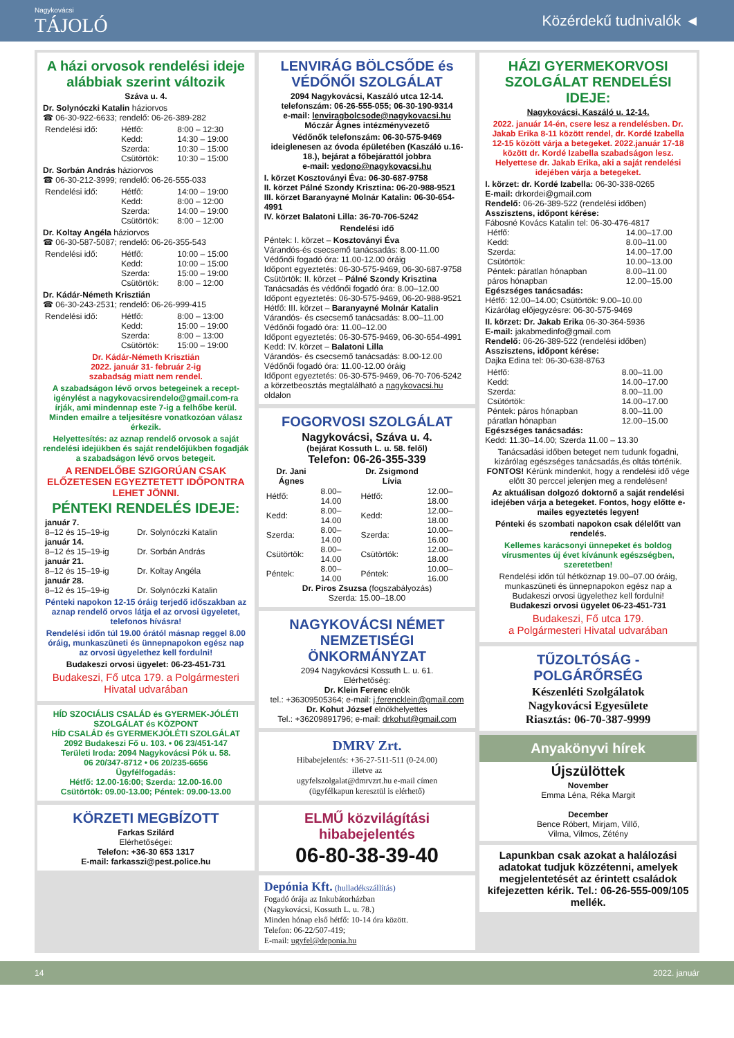Nagykovácsi
TÁJOLÓ
Közérdekű tudnivalók ◄
A házi orvosok rendelési ideje alábbiak szerint változik
Száva u. 4.
Dr. Solynóczki Katalin háziorvos
☎ 06-30-922-6633; rendelő: 06-26-389-282
| Rendelési idő: | Hétfő: | 8:00 – 12:30 |
| | Kedd: | 14:30 – 19:00 |
| | Szerda: | 10:30 – 15:00 |
| | Csütörtök: | 10:30 – 15:00 |
Dr. Sorbán András háziorvos
☎ 06-30-212-3999; rendelő: 06-26-555-033
| Rendelési idő: | Hétfő: | 14:00 – 19:00 |
| | Kedd: | 8:00 – 12:00 |
| | Szerda: | 14:00 – 19:00 |
| | Csütörtök: | 8:00 – 12:00 |
Dr. Koltay Angéla háziorvos
☎ 06-30-587-5087; rendelő: 06-26-355-543
| Rendelési idő: | Hétfő: | 10:00 – 15:00 |
| | Kedd: | 10:00 – 15:00 |
| | Szerda: | 15:00 – 19:00 |
| | Csütörtök: | 8:00 – 12:00 |
Dr. Kádár-Németh Krisztián
☎ 06-30-243-2531; rendelő: 06-26-999-415
| Rendelési idő: | Hétfő: | 8:00 – 13:00 |
| | Kedd: | 15:00 – 19:00 |
| | Szerda: | 8:00 – 13:00 |
| | Csütörtök: | 15:00 – 19:00 |
Dr. Kádár-Németh Krisztián
2022. január 31- február 2-ig
szabadság miatt nem rendel.
A szabadságon lévő orvos betegeinek a recept-igénylést a nagykovacsirendelo@gmail.com-ra írják, ami mindennap este 7-ig a felhőbe kerül. Minden emailre a teljesítésre vonatkozóan válasz érkezik.
Helyettesítés: az aznap rendelő orvosok a saját rendelési idejükben és saját rendelőjükben fogadják a szabadságon lévő orvos betegeit.
A RENDELŐBE SZIGORÚAN CSAK ELŐZETESEN EGYEZTETETT IDŐPONTRA LEHET JÖNNI.
PÉNTEKI RENDELÉS IDEJE:
| január 7. | |
| 8–12 és 15–19-ig | Dr. Solynóczki Katalin |
| január 14. | |
| 8–12 és 15–19-ig | Dr. Sorbán András |
| január 21. | |
| 8–12 és 15–19-ig | Dr. Koltay Angéla |
| január 28. | |
| 8–12 és 15–19-ig | Dr. Solynóczki Katalin |
Pénteki napokon 12-15 óráig terjedő időszakban az aznap rendelő orvos látja el az orvosi ügyeletet, telefonos hívásra!
Rendelési időn túl 19.00 órától másnap reggel 8.00 óráig, munkaszüneti és ünnepnapokon egész nap az orvosi ügyelethez kell fordulni!
Budakeszi orvosi ügyelet: 06-23-451-731
Budakeszi, Fő utca 179. a Polgármesteri Hivatal udvarában
HÍD SZOCIÁLIS CSALÁD és GYERMEK-JÓLÉTI SZOLGÁLAT és KÖZPONT
HÍD CSALÁD és GYERMEKJÓLÉTI SZOLGÁLAT
2092 Budakeszi Fő u. 103. • 06 23/451-147
Területi Iroda: 2094 Nagykovácsi Pók u. 58.
06 20/347-8712 • 06 20/235-6656
Ügyfélfogadás:
Hétfő: 12.00-16:00; Szerda: 12.00-16.00
Csütörtök: 09.00-13.00; Péntek: 09.00-13.00
KÖRZETI MEGBÍZOTT
Farkas Szilárd
Elérhetőségei:
Telefon: +36-30 653 1317
E-mail: farkasszi@pest.police.hu
LENVIRÁG BÖLCSŐDE és VÉDŐNŐI SZOLGÁLAT
2094 Nagykovácsi, Kaszáló utca 12-14.
telefonszám: 06-26-555-055; 06-30-190-9314
e-mail: lenviragbolcsode@nagykovacsi.hu
Móczár Ágnes intézményvezető
Védőnők telefonszám: 06-30-575-9469
ideiglenesen az óvoda épületében (Kaszáló u.16-18.), bejárat a főbejárattól jobbra
e-mail: vedono@nagykovacsi.hu
I. körzet Kosztoványi Éva: 06-30-687-9758
II. körzet Pálné Szondy Krisztina: 06-20-988-9521
III. körzet Baranyayné Molnár Katalin: 06-30-654-4991
IV. körzet Balatoni Lilla: 36-70-706-5242
Rendelési idő
Péntek: I. körzet – Kosztoványi Éva
Várandós-és csecsemő tanácsadás: 8.00-11.00
Védőnői fogadó óra: 11.00-12.00 óráig
Időpont egyeztetés: 06-30-575-9469, 06-30-687-9758
Csütörtök: II. körzet – Pálné Szondy Krisztina
Tanácsadás és védőnői fogadó óra: 8.00–12.00
Időpont egyeztetés: 06-30-575-9469, 06-20-988-9521
Hétfő: III. körzet – Baranyayné Molnár Katalin
Várandós- és csecsemő tanácsadás: 8.00–11.00
Védőnői fogadó óra: 11.00–12.00
Időpont egyeztetés: 06-30-575-9469, 06-30-654-4991
Kedd: IV. körzet – Balatoni Lilla
Várandós- és csecsemő tanácsadás: 8.00-12.00
Védőnői fogadó óra: 11.00-12.00 óráig
Időpont egyeztetés: 06-30-575-9469, 06-70-706-5242
a körzetbeosztás megtalálható a nagykovacsi.hu oldalon
FOGORVOSI SZOLGÁLAT
Nagykovácsi, Száva u. 4.
(bejárat Kossuth L. u. 58. felől)
Telefon: 06-26-355-339
| Dr. Jani Ágnes | | Dr. Zsigmond Lívia | |
| --- | --- | --- | --- |
| Hétfő: | 8.00–14.00 | Hétfő: | 12.00–18.00 |
| Kedd: | 8.00–14.00 | Kedd: | 12.00–18.00 |
| Szerda: | 8.00–14.00 | Szerda: | 10.00–16.00 |
| Csütörtök: | 8.00–14.00 | Csütörtök: | 12.00–18.00 |
| Péntek: | 8.00–14.00 | Péntek: | 10.00–16.00 |
Dr. Piros Zsuzsa (fogszabályozás)
Szerda: 15.00–18.00
NAGYKOVÁCSI NÉMET NEMZETISÉGI ÖNKORMÁNYZAT
2094 Nagykovácsi Kossuth L. u. 61.
Elérhetőség:
Dr. Klein Ferenc elnök
tel.: +36309505364; e-mail: j.ferencklein@gmail.com
Dr. Kohut József elnökhelyettes
Tel.: +36209891796; e-mail: drkohut@gmail.com
DMRV Zrt.
Hibabejelentés: +36-27-511-511 (0-24.00)
illetve az
ugyfelszolgalat@dmrvzrt.hu e-mail címen
(ügyfélkapun keresztül is elérhető)
ELMŰ közvilágítási hibabejelentés
06-80-38-39-40
Depónia Kft. (hulladékszállítás)
Fogadó órája az Inkubátorházban
(Nagykovácsi, Kossuth L. u. 78.)
Minden hónap első hétfő: 10-14 óra között.
Telefon: 06-22/507-419;
E-mail: ugyfel@deponia.hu
HÁZI GYERMEKORVOSI SZOLGÁLAT RENDELÉSI IDEJE:
Nagykovácsi, Kaszáló u. 12-14.
2022. január 14-én, csere lesz a rendelésben. Dr. Jakab Erika 8-11 között rendel, dr. Kordé Izabella 12-15 között várja a betegeket. 2022.január 17-18 között dr. Kordé Izabella szabadságon lesz. Helyettese dr. Jakab Erika, aki a saját rendelési idejében várja a betegeket.
I. körzet: dr. Kordé Izabella: 06-30-338-0265
E-mail: drkordei@gmail.com
Rendelő: 06-26-389-522 (rendelési időben)
Asszisztens, időpont kérése:
Fábosné Kovács Katalin tel: 06-30-476-4817
| Hétfő: | 14.00–17.00 |
| Kedd: | 8.00–11.00 |
| Szerda: | 14.00–17.00 |
| Csütörtök: | 10.00–13.00 |
| Péntek: páratlan hónapban | 8.00–11.00 |
| páros hónapban | 12.00–15.00 |
Egészséges tanácsadás:
Hétfő: 12.00–14.00; Csütörtök: 9.00–10.00
Kizárólag előjegyzésre: 06-30-575-9469
II. körzet: Dr. Jakab Erika 06-30-364-5936
E-mail: jakabmedinfo@gmail.com
Rendelő: 06-26-389-522 (rendelési időben)
Asszisztens, időpont kérése:
Dajka Edina tel: 06-30-638-8763
| Hétfő: | 8.00–11.00 |
| Kedd: | 14.00–17.00 |
| Szerda: | 8.00–11.00 |
| Csütörtök: | 14.00–17.00 |
| Péntek: páros hónapban | 8.00–11.00 |
| páratlan hónapban | 12.00–15.00 |
Egészséges tanácsadás:
Kedd: 11.30–14.00; Szerda 11.00 – 13.30
Tanácsadási időben beteget nem tudunk fogadni, kizárólag egészséges tanácsadás,és oltás történik. FONTOS! Kérünk mindenkit, hogy a rendelési idő vége előtt 30 perccel jelenjen meg a rendelésen!
Az aktuálisan dolgozó doktornő a saját rendelési idejében várja a betegeket. Fontos, hogy előtte e-mailes egyeztetés legyen!
Pénteki és szombati napokon csak délelőtt van rendelés.
Kellemes karácsonyi ünnepeket és boldog vírusmentes új évet kívánunk egészségben, szeretetben!
Rendelési időn túl hétköznap 19.00–07.00 óráig, munkaszüneti és ünnepnapokon egész nap a Budakeszi orvosi ügyelethez kell fordulni!
Budakeszi orvosi ügyelet 06-23-451-731
Budakeszi, Fő utca 179.
a Polgármesteri Hivatal udvarában
TŰZOLTÓSÁG - POLGÁRŐRSÉG
Készenléti Szolgálatok
Nagykovácsi Egyesülete
Riasztás: 06-70-387-9999
Anyakönyvi hírek
Újszülöttek
November
Emma Léna, Réka Margit
December
Bence Róbert, Mirjam, Villő,
Vilma, Vilmos, Zétény
Lapunkban csak azokat a halálozási adatokat tudjuk közzétenni, amelyek megjelentetését az érintett családok kifejezetten kérik. Tel.: 06-26-555-009/105 mellék.
14 2022. január